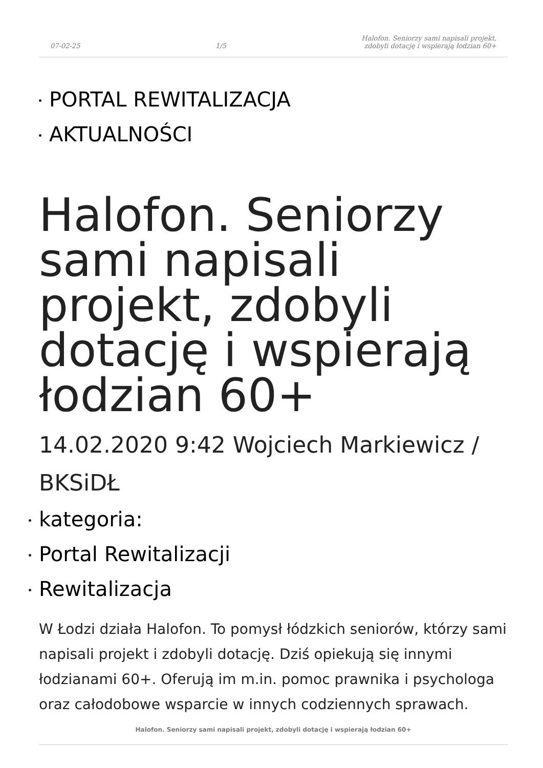07-02-25 1/5 Halofon. Seniorzy sami napisali projekt,
zdobyli dotację i wspierają łodzian 60+
PORTAL REWITALIZACJA
AKTUALNOŚCI
Halofon. Seniorzy sami napisali projekt, zdobyli dotację i wspierają łodzian 60+
14.02.2020 9:42 Wojciech Markiewicz / BKSiDŁ
kategoria:
Portal Rewitalizacji
Rewitalizacja
W Łodzi działa Halofon. To pomysł łódzkich seniorów, którzy sami napisali projekt i zdobyli dotację. Dziś opiekują się innymi łodzianami 60+. Oferują im m.in. pomoc prawnika i psychologa oraz całodobowe wsparcie w innych codziennych sprawach.
Halofon. Seniorzy sami napisali projekt, zdobyli dotację i wspierają łodzian 60+